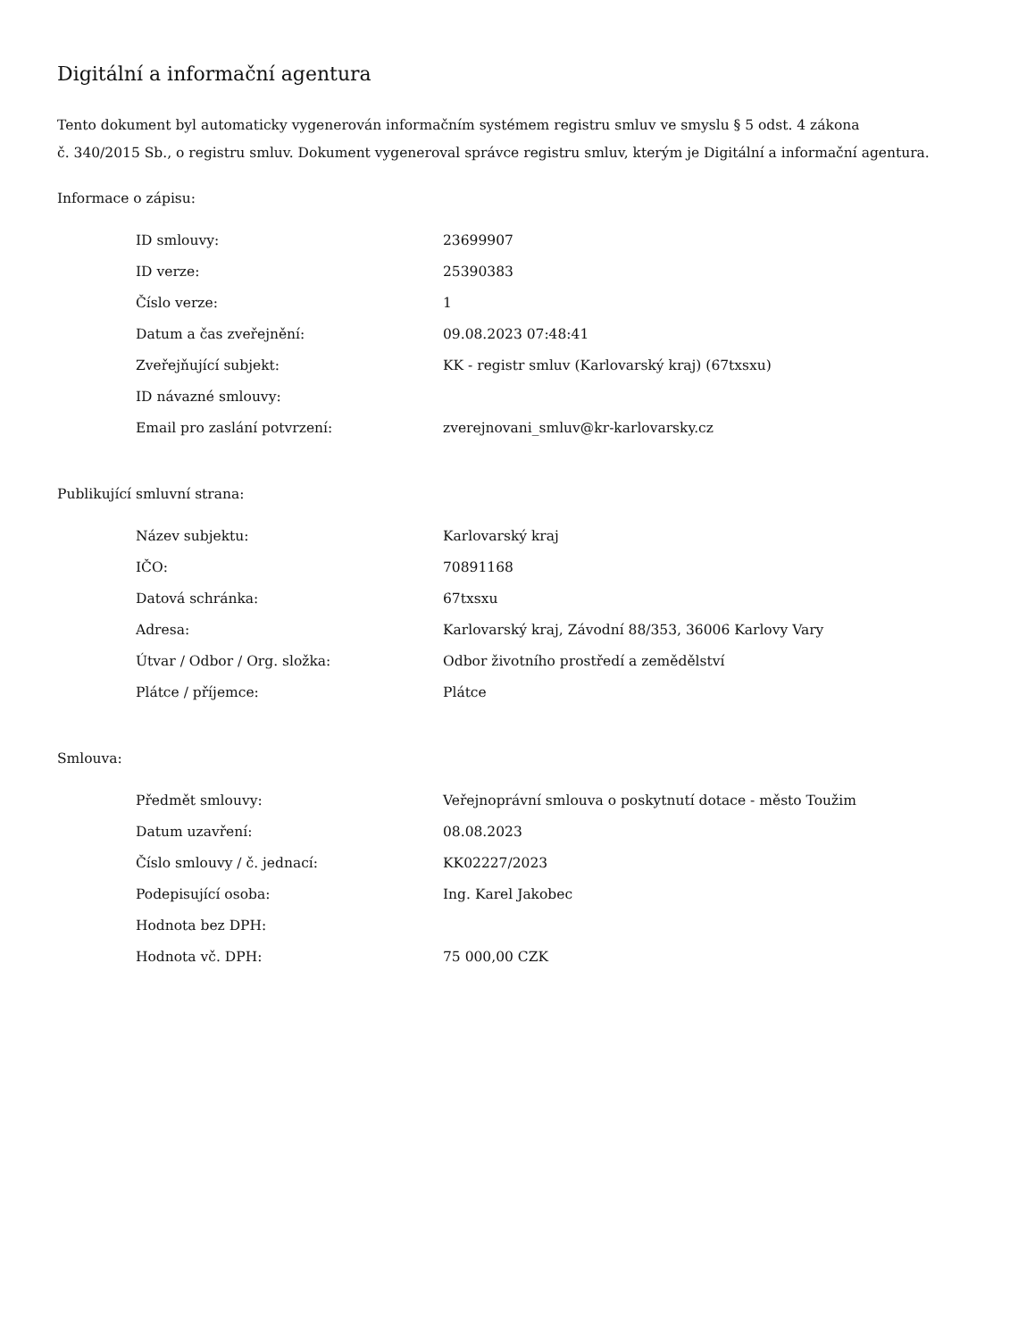Digitální a informační agentura
Tento dokument byl automaticky vygenerován informačním systémem registru smluv ve smyslu § 5 odst. 4 zákona
č. 340/2015 Sb., o registru smluv. Dokument vygeneroval správce registru smluv, kterým je Digitální a informační agentura.
Informace o zápisu:
| ID smlouvy: | 23699907 |
| ID verze: | 25390383 |
| Číslo verze: | 1 |
| Datum a čas zveřejnění: | 09.08.2023 07:48:41 |
| Zveřejňující subjekt: | KK - registr smluv (Karlovarský kraj) (67txsxu) |
| ID návazné smlouvy: | |
| Email pro zaslání potvrzení: | zverejnovani_smluv@kr-karlovarsky.cz |
Publikující smluvní strana:
| Název subjektu: | Karlovarský kraj |
| IČO: | 70891168 |
| Datová schránka: | 67txsxu |
| Adresa: | Karlovarský kraj, Závodní 88/353, 36006 Karlovy Vary |
| Útvar / Odbor / Org. složka: | Odbor životního prostředí a zemědělství |
| Plátce / příjemce: | Plátce |
Smlouva:
| Předmět smlouvy: | Veřejnoprávní smlouva o poskytnutí dotace - město Toužim |
| Datum uzavření: | 08.08.2023 |
| Číslo smlouvy / č. jednací: | KK02227/2023 |
| Podepisující osoba: | Ing. Karel Jakobec |
| Hodnota bez DPH: | |
| Hodnota vč. DPH: | 75 000,00 CZK |